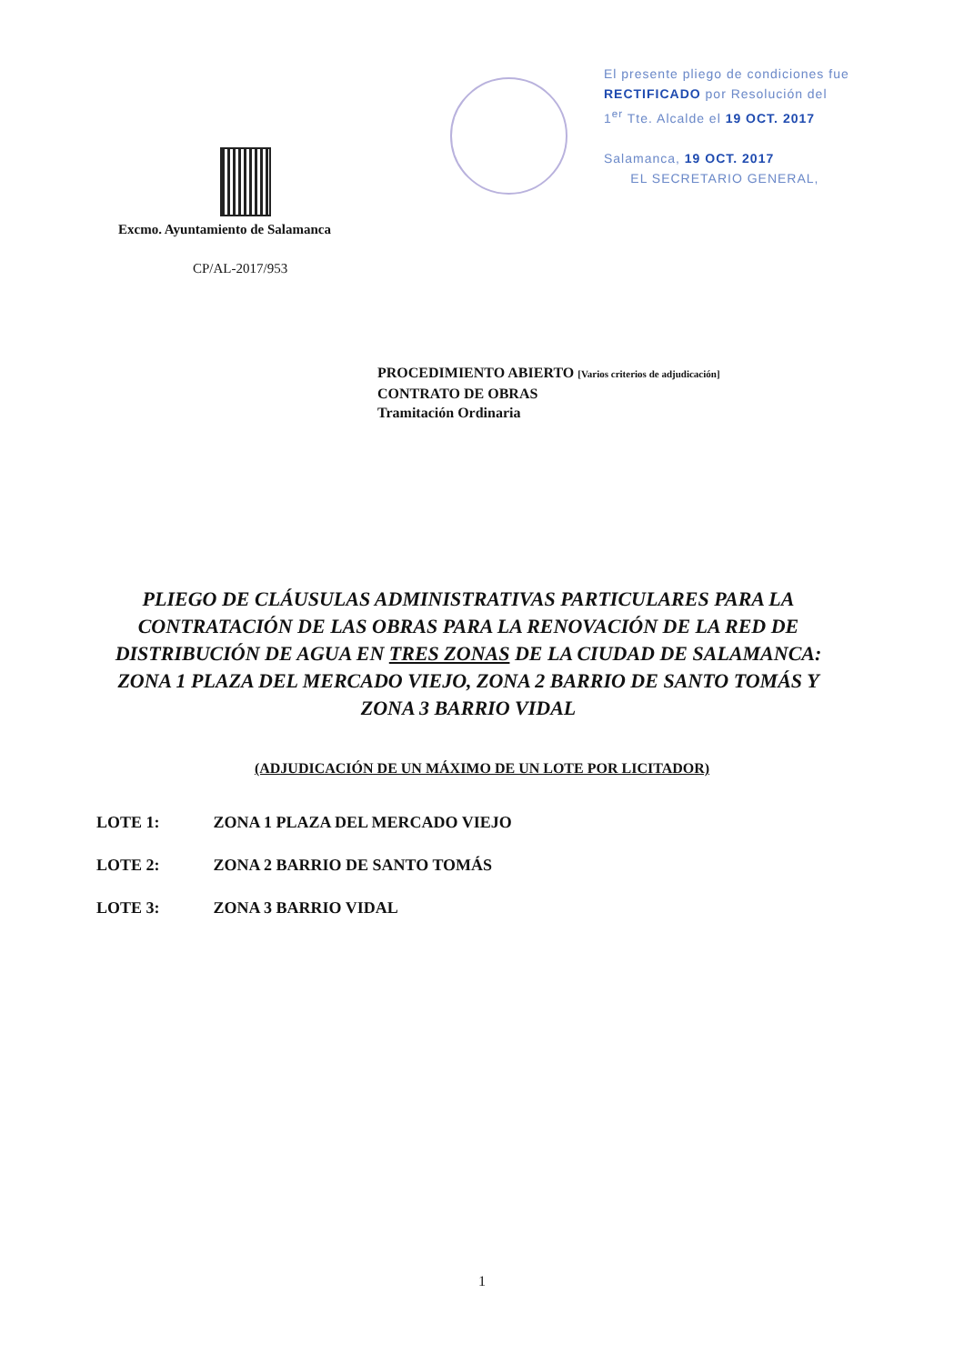Excmo. Ayuntamiento de Salamanca
CP/AL-2017/953
El presente pliego de condiciones fue
RECTIFICADO por Resolución del
1<sup>er</sup> Tte. Alcalde el 19 OCT. 2017
Salamanca, 19 OCT. 2017
EL SECRETARIO GENERAL,
PROCEDIMIENTO ABIERTO [Varios criterios de adjudicación]
CONTRATO DE OBRAS
Tramitación Ordinaria
PLIEGO DE CLÁUSULAS ADMINISTRATIVAS PARTICULARES PARA LA CONTRATACIÓN DE LAS OBRAS PARA LA RENOVACIÓN DE LA RED DE DISTRIBUCIÓN DE AGUA EN TRES ZONAS DE LA CIUDAD DE SALAMANCA: ZONA 1 PLAZA DEL MERCADO VIEJO, ZONA 2 BARRIO DE SANTO TOMÁS Y ZONA 3 BARRIO VIDAL
(ADJUDICACIÓN DE UN MÁXIMO DE UN LOTE POR LICITADOR)
LOTE 1: ZONA 1 PLAZA DEL MERCADO VIEJO
LOTE 2: ZONA 2 BARRIO DE SANTO TOMÁS
LOTE 3: ZONA 3 BARRIO VIDAL
1